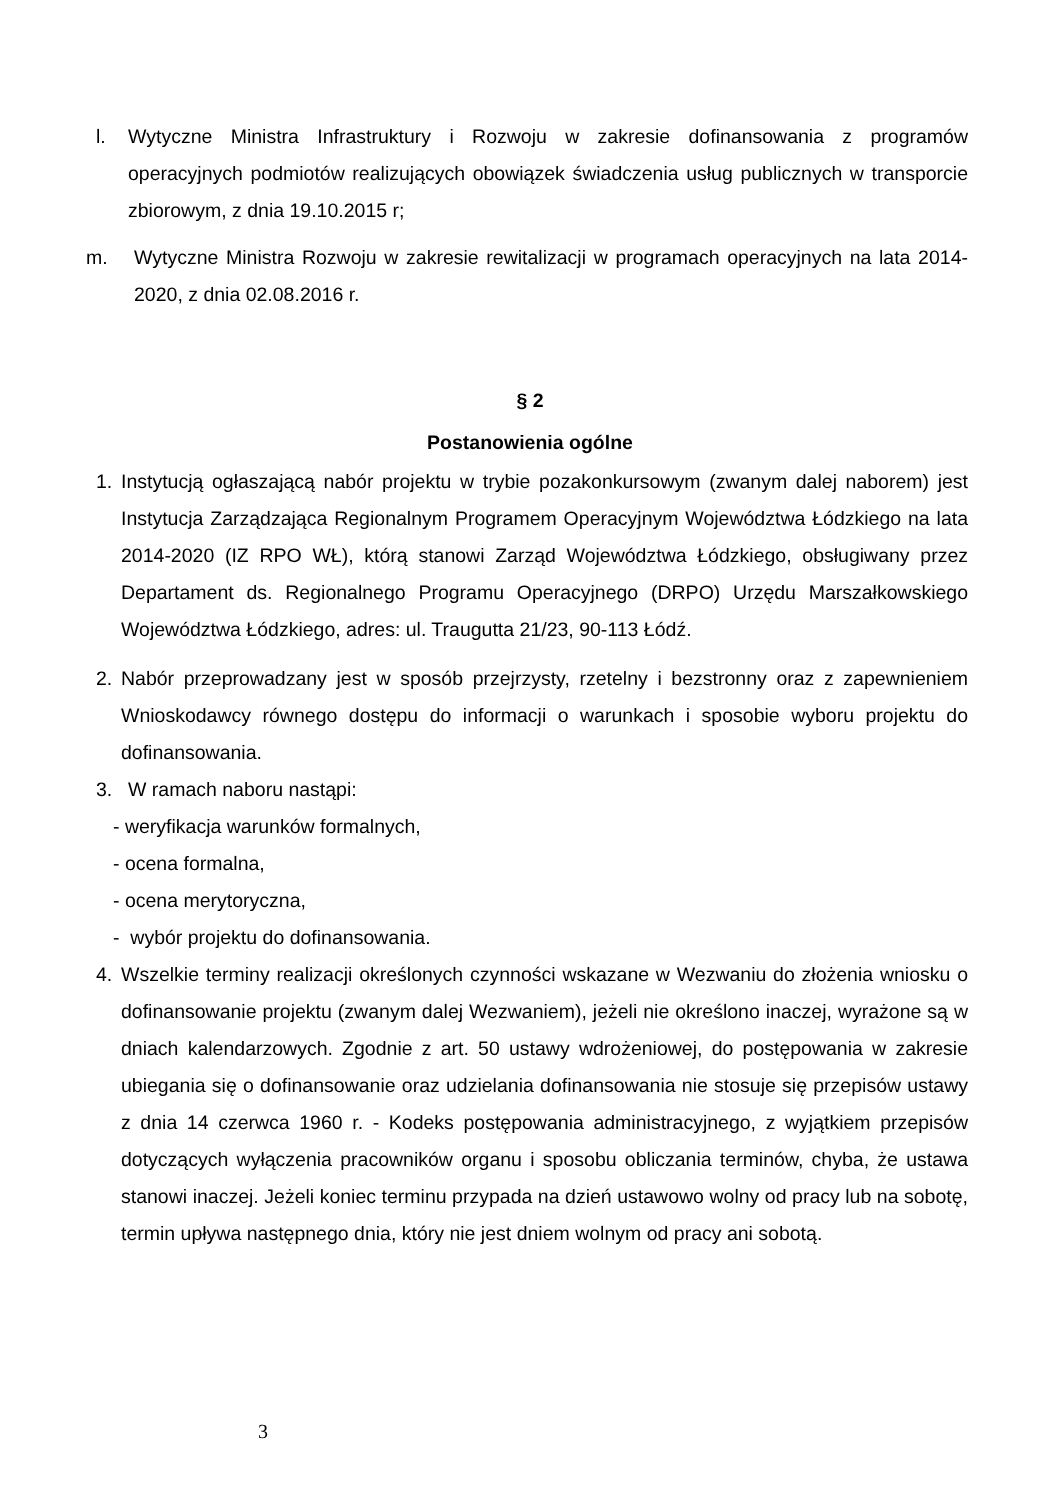l. Wytyczne Ministra Infrastruktury i Rozwoju w zakresie dofinansowania z programów operacyjnych podmiotów realizujących obowiązek świadczenia usług publicznych w transporcie zbiorowym, z dnia 19.10.2015 r;
m. Wytyczne Ministra Rozwoju w zakresie rewitalizacji w programach operacyjnych na lata 2014-2020, z dnia 02.08.2016 r.
§ 2
Postanowienia ogólne
1. Instytucją ogłaszającą nabór projektu w trybie pozakonkursowym (zwanym dalej naborem) jest Instytucja Zarządzająca Regionalnym Programem Operacyjnym Województwa Łódzkiego na lata 2014-2020 (IZ RPO WŁ), którą stanowi Zarząd Województwa Łódzkiego, obsługiwany przez Departament ds. Regionalnego Programu Operacyjnego (DRPO) Urzędu Marszałkowskiego Województwa Łódzkiego, adres: ul. Traugutta 21/23, 90-113 Łódź.
2. Nabór przeprowadzany jest w sposób przejrzysty, rzetelny i bezstronny oraz z zapewnieniem Wnioskodawcy równego dostępu do informacji o warunkach i sposobie wyboru projektu do dofinansowania.
3. W ramach naboru nastąpi:
- weryfikacja warunków formalnych,
- ocena formalna,
- ocena merytoryczna,
- wybór projektu do dofinansowania.
4. Wszelkie terminy realizacji określonych czynności wskazane w Wezwaniu do złożenia wniosku o dofinansowanie projektu (zwanym dalej Wezwaniem), jeżeli nie określono inaczej, wyrażone są w dniach kalendarzowych. Zgodnie z art. 50 ustawy wdrożeniowej, do postępowania w zakresie ubiegania się o dofinansowanie oraz udzielania dofinansowania nie stosuje się przepisów ustawy z dnia 14 czerwca 1960 r. - Kodeks postępowania administracyjnego, z wyjątkiem przepisów dotyczących wyłączenia pracowników organu i sposobu obliczania terminów, chyba, że ustawa stanowi inaczej. Jeżeli koniec terminu przypada na dzień ustawowo wolny od pracy lub na sobotę, termin upływa następnego dnia, który nie jest dniem wolnym od pracy ani sobotą.
3